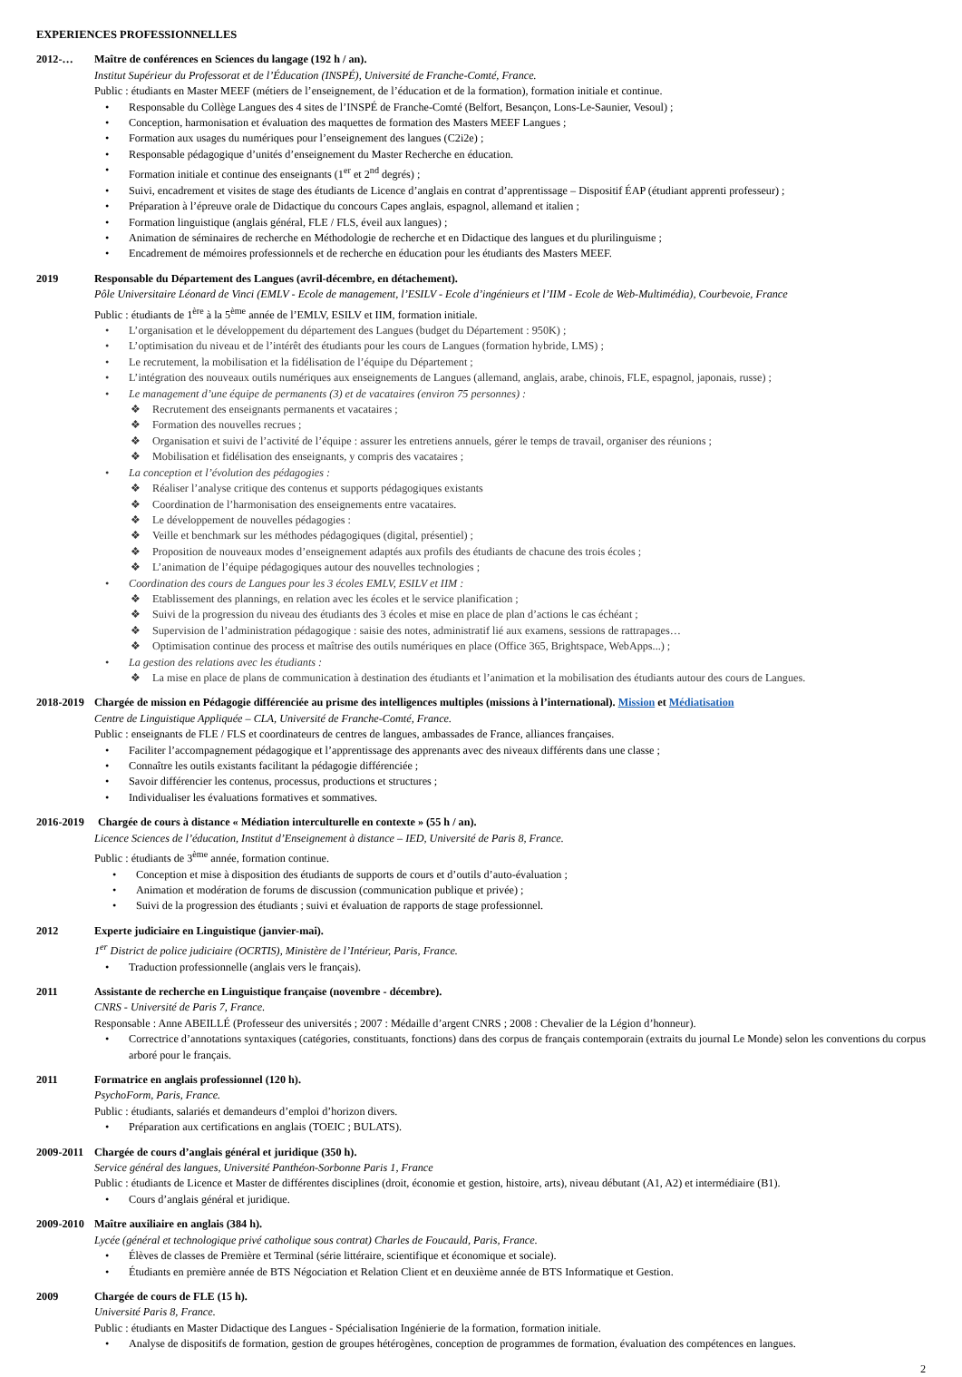EXPERIENCES PROFESSIONNELLES
2012-… Maître de conférences en Sciences du langage (192 h / an).
Institut Supérieur du Professorat et de l’Éducation (INSPÉ), Université de Franche-Comté, France.
Public : étudiants en Master MEEF (métiers de l’enseignement, de l’éducation et de la formation), formation initiale et continue.
• Responsable du Collège Langues des 4 sites de l’INSPÉ de Franche-Comté (Belfort, Besançon, Lons-Le-Saunier, Vesoul) ;
• Conception, harmonisation et évaluation des maquettes de formation des Masters MEEF Langues ;
• Formation aux usages du numériques pour l’enseignement des langues (C2i2e) ;
• Responsable pédagogique d’unités d’enseignement du Master Recherche en éducation.
• Formation initiale et continue des enseignants (1<sup>er</sup> et 2<sup>nd</sup> degrés) ;
• Suivi, encadrement et visites de stage des étudiants de Licence d’anglais en contrat d’apprentissage – Dispositif ÉAP (étudiant apprenti professeur) ;
• Préparation à l’épreuve orale de Didactique du concours Capes anglais, espagnol, allemand et italien ;
• Formation linguistique (anglais général, FLE / FLS, éveil aux langues) ;
• Animation de séminaires de recherche en Méthodologie de recherche et en Didactique des langues et du plurilinguisme ;
• Encadrement de mémoires professionnels et de recherche en éducation pour les étudiants des Masters MEEF.
2019 Responsable du Département des Langues (avril-décembre, en détachement).
Pôle Universitaire Léonard de Vinci (EMLV - Ecole de management, l’ESILV - Ecole d’ingénieurs et l’IIM - Ecole de Web-Multimédia), Courbevoie, France
Public : étudiants de 1<sup>ère</sup> à la 5<sup>ème</sup> année de l’EMLV, ESILV et IIM, formation initiale.
• L’organisation et le développement du département des Langues (budget du Département : 950K) ;
• L’optimisation du niveau et de l’intérêt des étudiants pour les cours de Langues (formation hybride, LMS) ;
• Le recrutement, la mobilisation et la fidélisation de l’équipe du Département ;
• L’intégration des nouveaux outils numériques aux enseignements de Langues (allemand, anglais, arabe, chinois, FLE, espagnol, japonais, russe) ;
• Le management d’une équipe de permanents (3) et de vacataires (environ 75 personnes) :
❖ Recrutement des enseignants permanents et vacataires ;
❖ Formation des nouvelles recrues ;
❖ Organisation et suivi de l’activité de l’équipe : assurer les entretiens annuels, gérer le temps de travail, organiser des réunions ;
❖ Mobilisation et fidélisation des enseignants, y compris des vacataires ;
• La conception et l’évolution des pédagogies :
❖ Réaliser l’analyse critique des contenus et supports pédagogiques existants
❖ Coordination de l’harmonisation des enseignements entre vacataires.
❖ Le développement de nouvelles pédagogies :
❖ Veille et benchmark sur les méthodes pédagogiques (digital, présentiel) ;
❖ Proposition de nouveaux modes d’enseignement adaptés aux profils des étudiants de chacune des trois écoles ;
❖ L’animation de l’équipe pédagogiques autour des nouvelles technologies ;
• Coordination des cours de Langues pour les 3 écoles EMLV, ESILV et IIM :
❖ Etablissement des plannings, en relation avec les écoles et le service planification ;
❖ Suivi de la progression du niveau des étudiants des 3 écoles et mise en place de plan d’actions le cas échéant ;
❖ Supervision de l’administration pédagogique : saisie des notes, administratif lié aux examens, sessions de rattrapages…
❖ Optimisation continue des process et maîtrise des outils numériques en place (Office 365, Brightspace, WebApps...) ;
• La gestion des relations avec les étudiants :
❖ La mise en place de plans de communication à destination des étudiants et l’animation et la mobilisation des étudiants autour des cours de Langues.
2018-2019 Chargée de mission en Pédagogie différenciée au prisme des intelligences multiples (missions à l’international). Mission et Médiatisation
Centre de Linguistique Appliquée – CLA, Université de Franche-Comté, France.
Public : enseignants de FLE / FLS et coordinateurs de centres de langues, ambassades de France, alliances françaises.
• Faciliter l’accompagnement pédagogique et l’apprentissage des apprenants avec des niveaux différents dans une classe ;
• Connaître les outils existants facilitant la pédagogie différenciée ;
• Savoir différencier les contenus, processus, productions et structures ;
• Individualiser les évaluations formatives et sommatives.
2016-2019 Chargée de cours à distance « Médiation interculturelle en contexte » (55 h / an).
Licence Sciences de l’éducation, Institut d’Enseignement à distance – IED, Université de Paris 8, France.
Public : étudiants de 3<sup>ème</sup> année, formation continue.
• Conception et mise à disposition des étudiants de supports de cours et d’outils d’auto-évaluation ;
• Animation et modération de forums de discussion (communication publique et privée) ;
• Suivi de la progression des étudiants ; suivi et évaluation de rapports de stage professionnel.
2012 Experte judiciaire en Linguistique (janvier-mai).
1<sup>er</sup> District de police judiciaire (OCRTIS), Ministère de l’Intérieur, Paris, France.
• Traduction professionnelle (anglais vers le français).
2011 Assistante de recherche en Linguistique française (novembre - décembre).
CNRS - Université de Paris 7, France.
Responsable : Anne ABEILLÉ (Professeur des universités ; 2007 : Médaille d’argent CNRS ; 2008 : Chevalier de la Légion d’honneur).
• Correctrice d’annotations syntaxiques (catégories, constituants, fonctions) dans des corpus de français contemporain (extraits du journal Le Monde) selon les conventions du corpus arboré pour le français.
2011 Formatrice en anglais professionnel (120 h).
PsychoForm, Paris, France.
Public : étudiants, salariés et demandeurs d’emploi d’horizon divers.
• Préparation aux certifications en anglais (TOEIC ; BULATS).
2009-2011 Chargée de cours d’anglais général et juridique (350 h).
Service général des langues, Université Panthéon-Sorbonne Paris 1, France
Public : étudiants de Licence et Master de différentes disciplines (droit, économie et gestion, histoire, arts), niveau débutant (A1, A2) et intermédiaire (B1).
• Cours d’anglais général et juridique.
2009-2010 Maître auxiliaire en anglais (384 h).
Lycée (général et technologique privé catholique sous contrat) Charles de Foucauld, Paris, France.
• Élèves de classes de Première et Terminal (série littéraire, scientifique et économique et sociale).
• Étudiants en première année de BTS Négociation et Relation Client et en deuxième année de BTS Informatique et Gestion.
2009 Chargée de cours de FLE (15 h).
Université Paris 8, France.
Public : étudiants en Master Didactique des Langues - Spécialisation Ingénierie de la formation, formation initiale.
• Analyse de dispositifs de formation, gestion de groupes hétérogènes, conception de programmes de formation, évaluation des compétences en langues.
2